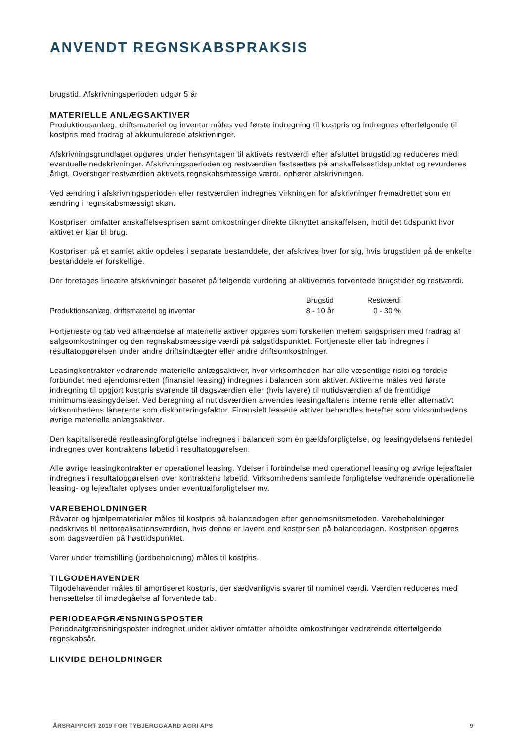ANVENDT REGNSKABSPRAKSIS
brugstid. Afskrivningsperioden udgør 5 år
MATERIELLE ANLÆGSAKTIVER
Produktionsanlæg, driftsmateriel og inventar måles ved første indregning til kostpris og indregnes efterfølgende til kostpris med fradrag af akkumulerede afskrivninger.
Afskrivningsgrundlaget opgøres under hensyntagen til aktivets restværdi efter afsluttet brugstid og reduceres med eventuelle nedskrivninger. Afskrivningsperioden og restværdien fastsættes på anskaffelsestidspunktet og revurderes årligt. Overstiger restværdien aktivets regnskabsmæssige værdi, ophører afskrivningen.
Ved ændring i afskrivningsperioden eller restværdien indregnes virkningen for afskrivninger fremadrettet som en ændring i regnskabsmæssigt skøn.
Kostprisen omfatter anskaffelsesprisen samt omkostninger direkte tilknyttet anskaffelsen, indtil det tidspunkt hvor aktivet er klar til brug.
Kostprisen på et samlet aktiv opdeles i separate bestanddele, der afskrives hver for sig, hvis brugstiden på de enkelte bestanddele er forskellige.
Der foretages lineære afskrivninger baseret på følgende vurdering af aktivernes forventede brugstider og restværdi.
| | Brugstid | Restværdi |
| --- | --- | --- |
| Produktionsanlæg, driftsmateriel og inventar | 8 - 10 år | 0 - 30 % |
Fortjeneste og tab ved afhændelse af materielle aktiver opgøres som forskellen mellem salgsprisen med fradrag af salgsomkostninger og den regnskabsmæssige værdi på salgstidspunktet. Fortjeneste eller tab indregnes i resultatopgørelsen under andre driftsindtægter eller andre driftsomkostninger.
Leasingkontrakter vedrørende materielle anlægsaktiver, hvor virksomheden har alle væsentlige risici og fordele forbundet med ejendomsretten (finansiel leasing) indregnes i balancen som aktiver. Aktiverne måles ved første indregning til opgjort kostpris svarende til dagsværdien eller (hvis lavere) til nutidsværdien af de fremtidige minimumsleasingydelser. Ved beregning af nutidsværdien anvendes leasingaftalens interne rente eller alternativt virksomhedens lånerente som diskonteringsfaktor. Finansielt leasede aktiver behandles herefter som virksomhedens øvrige materielle anlægsaktiver.
Den kapitaliserede restleasingforpligtelse indregnes i balancen som en gældsforpligtelse, og leasingydelsens rentedel indregnes over kontraktens løbetid i resultatopgørelsen.
Alle øvrige leasingkontrakter er operationel leasing. Ydelser i forbindelse med operationel leasing og øvrige lejeaftaler indregnes i resultatopgørelsen over kontraktens løbetid. Virksomhedens samlede forpligtelse vedrørende operationelle leasing- og lejeaftaler oplyses under eventualforpligtelser mv.
VAREBEHOLDNINGER
Råvarer og hjælpematerialer måles til kostpris på balancedagen efter gennemsnitsmetoden. Varebeholdninger nedskrives til nettorealisationsværdien, hvis denne er lavere end kostprisen på balancedagen. Kostprisen opgøres som dagsværdien på høsttidspunktet.
Varer under fremstilling (jordbeholdning) måles til kostpris.
TILGODEHAVENDER
Tilgodehavender måles til amortiseret kostpris, der sædvanligvis svarer til nominel værdi. Værdien reduceres med hensættelse til imødegåelse af forventede tab.
PERIODEAFGRÆNSNINGSPOSTER
Periodeafgrænsningsposter indregnet under aktiver omfatter afholdte omkostninger vedrørende efterfølgende regnskabsår.
LIKVIDE BEHOLDNINGER
ÅRSRAPPORT 2019 FOR TYBJERGGAARD AGRI APS 9